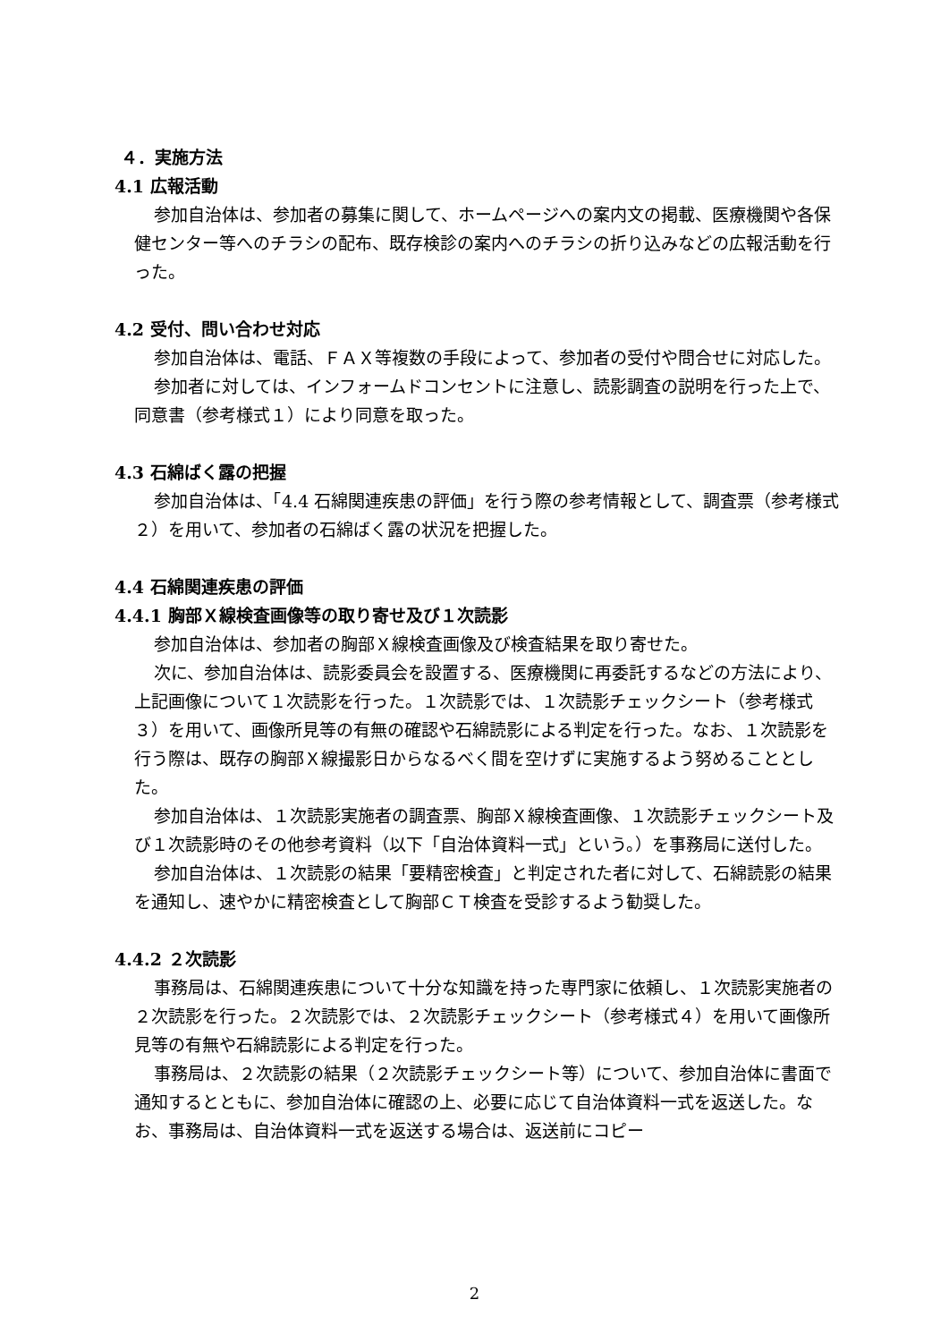４．実施方法
4.1 広報活動
参加自治体は、参加者の募集に関して、ホームページへの案内文の掲載、医療機関や各保健センター等へのチラシの配布、既存検診の案内へのチラシの折り込みなどの広報活動を行った。
4.2 受付、問い合わせ対応
参加自治体は、電話、ＦＡＸ等複数の手段によって、参加者の受付や問合せに対応した。
参加者に対しては、インフォームドコンセントに注意し、読影調査の説明を行った上で、同意書（参考様式１）により同意を取った。
4.3 石綿ばく露の把握
参加自治体は、「4.4 石綿関連疾患の評価」を行う際の参考情報として、調査票（参考様式２）を用いて、参加者の石綿ばく露の状況を把握した。
4.4 石綿関連疾患の評価
4.4.1 胸部Ｘ線検査画像等の取り寄せ及び１次読影
参加自治体は、参加者の胸部Ｘ線検査画像及び検査結果を取り寄せた。
次に、参加自治体は、読影委員会を設置する、医療機関に再委託するなどの方法により、上記画像について１次読影を行った。１次読影では、１次読影チェックシート（参考様式３）を用いて、画像所見等の有無の確認や石綿読影による判定を行った。なお、１次読影を行う際は、既存の胸部Ｘ線撮影日からなるべく間を空けずに実施するよう努めることとした。
参加自治体は、１次読影実施者の調査票、胸部Ｘ線検査画像、１次読影チェックシート及び１次読影時のその他参考資料（以下「自治体資料一式」という。）を事務局に送付した。
参加自治体は、１次読影の結果「要精密検査」と判定された者に対して、石綿読影の結果を通知し、速やかに精密検査として胸部ＣＴ検査を受診するよう勧奨した。
4.4.2 ２次読影
事務局は、石綿関連疾患について十分な知識を持った専門家に依頼し、１次読影実施者の２次読影を行った。２次読影では、２次読影チェックシート（参考様式４）を用いて画像所見等の有無や石綿読影による判定を行った。
事務局は、２次読影の結果（２次読影チェックシート等）について、参加自治体に書面で通知するとともに、参加自治体に確認の上、必要に応じて自治体資料一式を返送した。なお、事務局は、自治体資料一式を返送する場合は、返送前にコピー
2